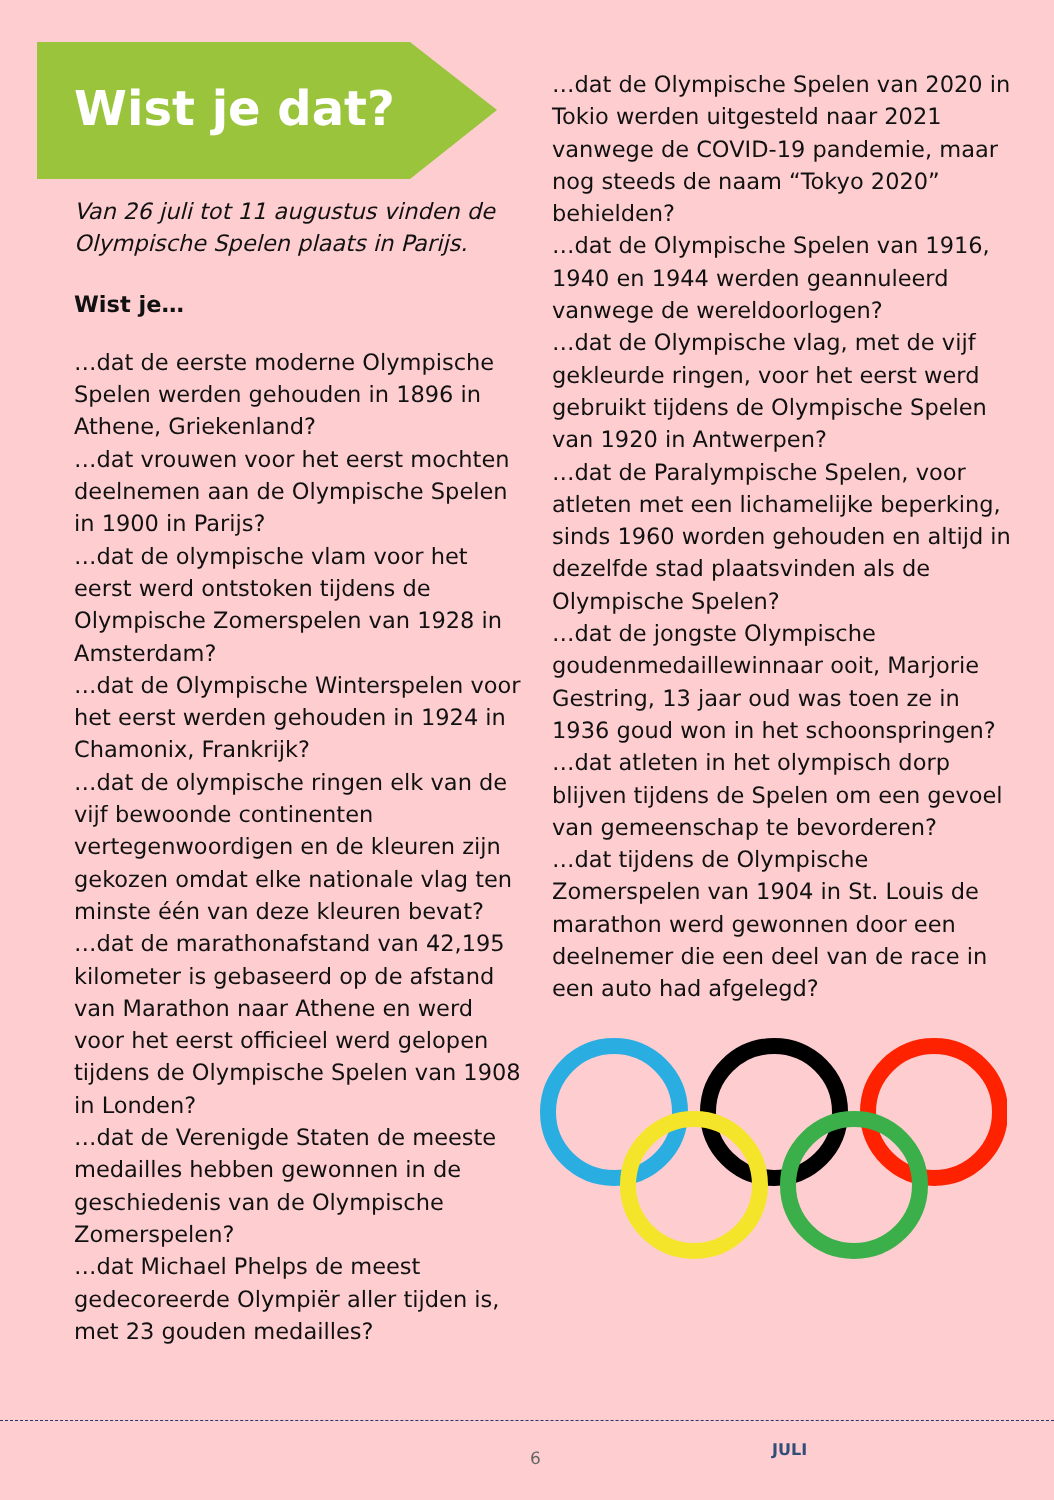Wist je dat?
Van 26 juli tot 11 augustus vinden de Olympische Spelen plaats in Parijs.
Wist je…
…dat de eerste moderne Olympische Spelen werden gehouden in 1896 in Athene, Griekenland?
…dat vrouwen voor het eerst mochten deelnemen aan de Olympische Spelen in 1900 in Parijs?
…dat de olympische vlam voor het eerst werd ontstoken tijdens de Olympische Zomerspelen van 1928 in Amsterdam?
…dat de Olympische Winterspelen voor het eerst werden gehouden in 1924 in Chamonix, Frankrijk?
…dat de olympische ringen elk van de vijf bewoonde continenten vertegenwoordigen en de kleuren zijn gekozen omdat elke nationale vlag ten minste één van deze kleuren bevat?
…dat de marathonafstand van 42,195 kilometer is gebaseerd op de afstand van Marathon naar Athene en werd voor het eerst officieel werd gelopen tijdens de Olympische Spelen van 1908 in Londen?
…dat de Verenigde Staten de meeste medailles hebben gewonnen in de geschiedenis van de Olympische Zomerspelen?
…dat Michael Phelps de meest gedecoreerde Olympiër aller tijden is, met 23 gouden medailles?
…dat de Olympische Spelen van 2020 in Tokio werden uitgesteld naar 2021 vanwege de COVID-19 pandemie, maar nog steeds de naam “Tokyo 2020” behielden?
…dat de Olympische Spelen van 1916, 1940 en 1944 werden geannuleerd vanwege de wereldoorlogen?
…dat de Olympische vlag, met de vijf gekleurde ringen, voor het eerst werd gebruikt tijdens de Olympische Spelen van 1920 in Antwerpen?
…dat de Paralympische Spelen, voor atleten met een lichamelijke beperking, sinds 1960 worden gehouden en altijd in dezelfde stad plaatsvinden als de Olympische Spelen?
…dat de jongste Olympische goudenmedaillewinnaar ooit, Marjorie Gestring, 13 jaar oud was toen ze in 1936 goud won in het schoonspringen?
…dat atleten in het olympisch dorp blijven tijdens de Spelen om een gevoel van gemeenschap te bevorderen?
…dat tijdens de Olympische Zomerspelen van 1904 in St. Louis de marathon werd gewonnen door een deelnemer die een deel van de race in een auto had afgelegd?
6 JULI